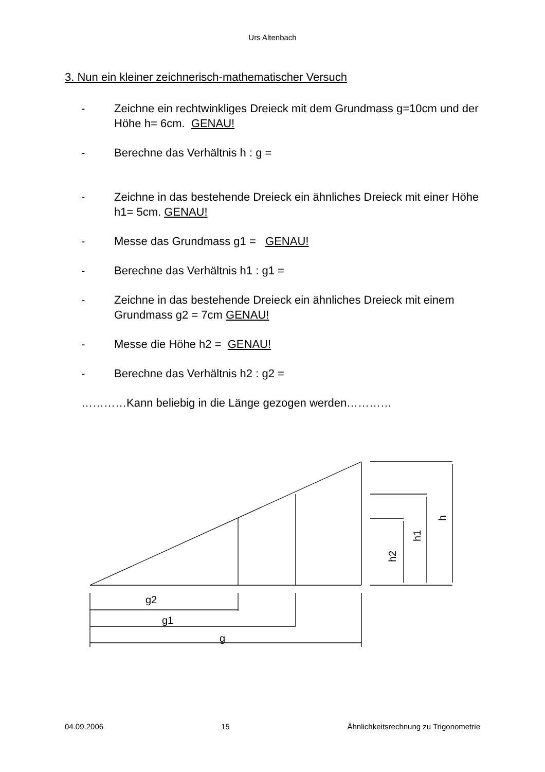Urs Altenbach
3. Nun ein kleiner zeichnerisch-mathematischer Versuch
- Zeichne ein rechtwinkliges Dreieck mit dem Grundmass g=10cm und der Höhe h= 6cm. GENAU!
- Berechne das Verhältnis h : g =
- Zeichne in das bestehende Dreieck ein ähnliches Dreieck mit einer Höhe h1= 5cm. GENAU!
- Messe das Grundmass g1 = GENAU!
- Berechne das Verhältnis h1 : g1 =
- Zeichne in das bestehende Dreieck ein ähnliches Dreieck mit einem Grundmass g2 = 7cm GENAU!
- Messe die Höhe h2 = GENAU!
- Berechne das Verhältnis h2 : g2 =
…………Kann beliebig in die Länge gezogen werden…………
g2
g1
g
h2
h1
h
04.09.2006 15 Ähnlichkeitsrechnung zu Trigonometrie